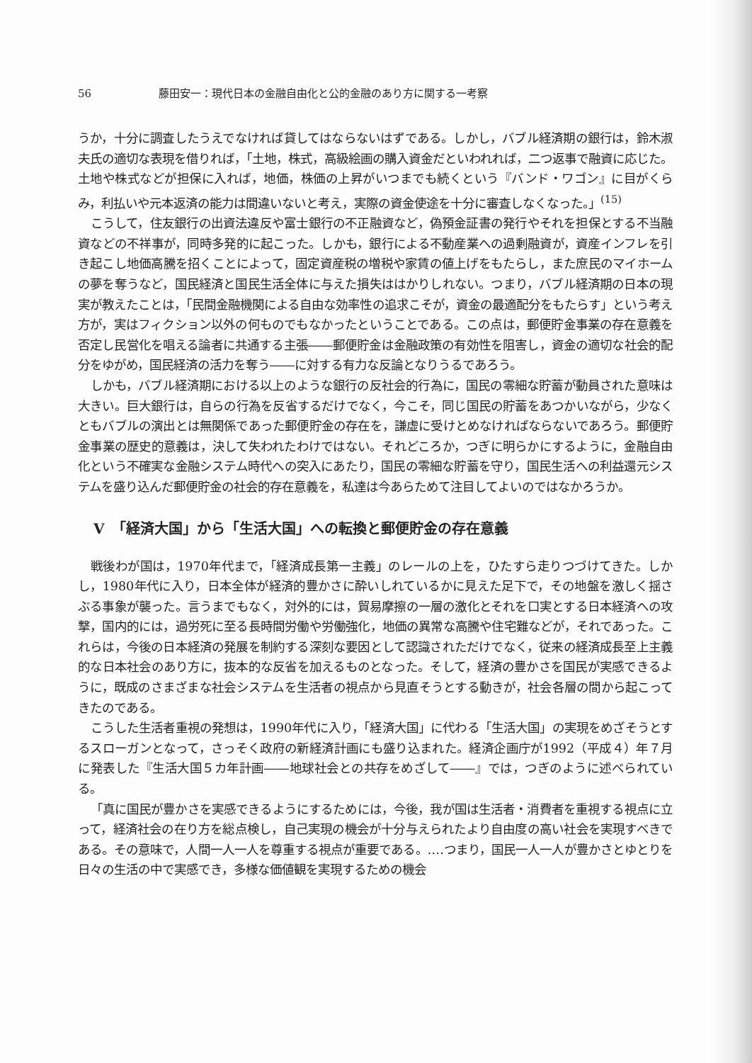56 藤田安一：現代日本の金融自由化と公的金融のあり方に関する一考察
うか，十分に調査したうえでなければ貸してはならないはずである。しかし，バブル経済期の銀行は，鈴木淑夫氏の適切な表現を借りれば，「土地，株式，高級絵画の購入資金だといわれれば，二つ返事で融資に応じた。土地や株式などが担保に入れば，地価，株価の上昇がいつまでも続くという『バンド・ワゴン』に目がくらみ，利払いや元本返済の能力は間違いないと考え，実際の資金使途を十分に審査しなくなった。」<sup>(15)</sup>
こうして，住友銀行の出資法違反や富士銀行の不正融資など，偽預金証書の発行やそれを担保とする不当融資などの不祥事が，同時多発的に起こった。しかも，銀行による不動産業への過剰融資が，資産インフレを引き起こし地価高騰を招くことによって，固定資産税の増税や家賃の値上げをもたらし，また庶民のマイホームの夢を奪うなど，国民経済と国民生活全体に与えた損失ははかりしれない。つまり，バブル経済期の日本の現実が教えたことは，「民間金融機関による自由な効率性の追求こそが，資金の最適配分をもたらす」という考え方が，実はフィクション以外の何ものでもなかったということである。この点は，郵便貯金事業の存在意義を否定し民営化を唱える論者に共通する主張――郵便貯金は金融政策の有効性を阻害し，資金の適切な社会的配分をゆがめ，国民経済の活力を奪う――に対する有力な反論となりうるであろう。
しかも，バブル経済期における以上のような銀行の反社会的行為に，国民の零細な貯蓄が動員された意味は大きい。巨大銀行は，自らの行為を反省するだけでなく，今こそ，同じ国民の貯蓄をあつかいながら，少なくともバブルの演出とは無関係であった郵便貯金の存在を，謙虚に受けとめなければならないであろう。郵便貯金事業の歴史的意義は，決して失われたわけではない。それどころか，つぎに明らかにするように，金融自由化という不確実な金融システム時代への突入にあたり，国民の零細な貯蓄を守り，国民生活への利益還元システムを盛り込んだ郵便貯金の社会的存在意義を，私達は今あらためて注目してよいのではなかろうか。
Ⅴ　「経済大国」から「生活大国」への転換と郵便貯金の存在意義
戦後わが国は，1970年代まで，「経済成長第一主義」のレールの上を，ひたすら走りつづけてきた。しかし，1980年代に入り，日本全体が経済的豊かさに酔いしれているかに見えた足下で，その地盤を激しく揺さぶる事象が襲った。言うまでもなく，対外的には，貿易摩擦の一層の激化とそれを口実とする日本経済への攻撃，国内的には，過労死に至る長時間労働や労働強化，地価の異常な高騰や住宅難などが，それであった。これらは，今後の日本経済の発展を制約する深刻な要因として認識されただけでなく，従来の経済成長至上主義的な日本社会のあり方に，抜本的な反省を加えるものとなった。そして，経済の豊かさを国民が実感できるように，既成のさまざまな社会システムを生活者の視点から見直そうとする動きが，社会各層の間から起こってきたのである。
こうした生活者重視の発想は，1990年代に入り，「経済大国」に代わる「生活大国」の実現をめざそうとするスローガンとなって，さっそく政府の新経済計画にも盛り込まれた。経済企画庁が1992（平成４）年７月に発表した『生活大国５カ年計画――地球社会との共存をめざして――』では，つぎのように述べられている。
「真に国民が豊かさを実感できるようにするためには，今後，我が国は生活者・消費者を重視する視点に立って，経済社会の在り方を総点検し，自己実現の機会が十分与えられたより自由度の高い社会を実現すべきである。その意味で，人間一人一人を尊重する視点が重要である。‥‥つまり，国民一人一人が豊かさとゆとりを日々の生活の中で実感でき，多様な価値観を実現するための機会